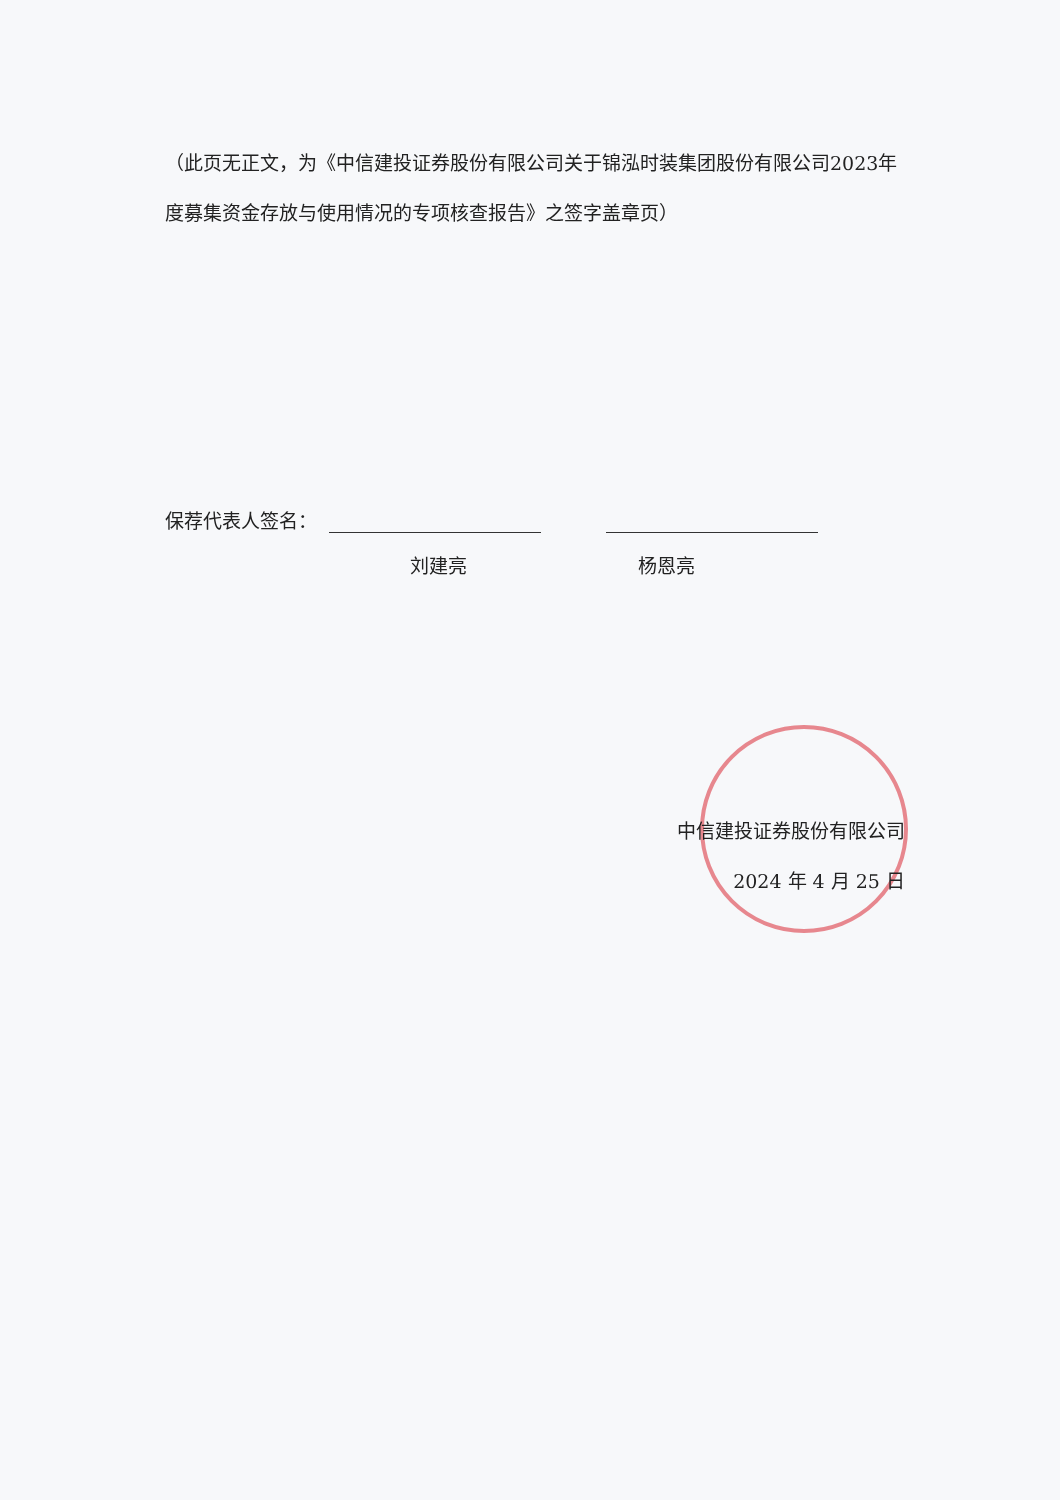（此页无正文，为《中信建投证券股份有限公司关于锦泓时装集团股份有限公司2023年度募集资金存放与使用情况的专项核查报告》之签字盖章页）
保荐代表人签名：
刘建亮 杨恩亮
中信建投证券股份有限公司
2024 年 4 月 25 日